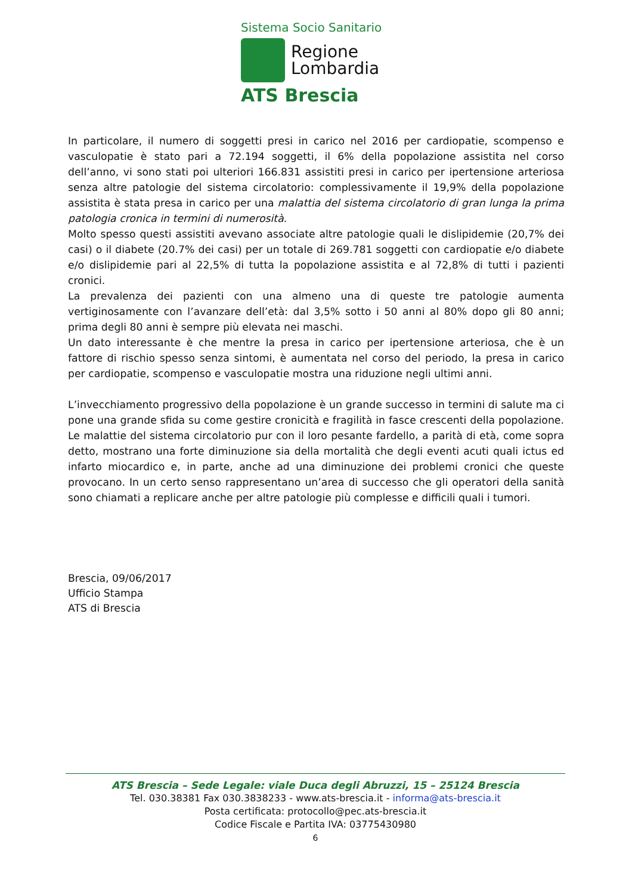Sistema Socio Sanitario
Regione
Lombardia
ATS Brescia
In particolare, il numero di soggetti presi in carico nel 2016 per cardiopatie, scompenso e vasculopatie è stato pari a 72.194 soggetti, il 6% della popolazione assistita nel corso dell’anno, vi sono stati poi ulteriori 166.831 assistiti presi in carico per ipertensione arteriosa senza altre patologie del sistema circolatorio: complessivamente il 19,9% della popolazione assistita è stata presa in carico per una malattia del sistema circolatorio di gran lunga la prima patologia cronica in termini di numerosità.
Molto spesso questi assistiti avevano associate altre patologie quali le dislipidemie (20,7% dei casi) o il diabete (20.7% dei casi) per un totale di 269.781 soggetti con cardiopatie e/o diabete e/o dislipidemie pari al 22,5% di tutta la popolazione assistita e al 72,8% di tutti i pazienti cronici.
La prevalenza dei pazienti con una almeno una di queste tre patologie aumenta vertiginosamente con l’avanzare dell’età: dal 3,5% sotto i 50 anni al 80% dopo gli 80 anni; prima degli 80 anni è sempre più elevata nei maschi.
Un dato interessante è che mentre la presa in carico per ipertensione arteriosa, che è un fattore di rischio spesso senza sintomi, è aumentata nel corso del periodo, la presa in carico per cardiopatie, scompenso e vasculopatie mostra una riduzione negli ultimi anni.
L’invecchiamento progressivo della popolazione è un grande successo in termini di salute ma ci pone una grande sfida su come gestire cronicità e fragilità in fasce crescenti della popolazione. Le malattie del sistema circolatorio pur con il loro pesante fardello, a parità di età, come sopra detto, mostrano una forte diminuzione sia della mortalità che degli eventi acuti quali ictus ed infarto miocardico e, in parte, anche ad una diminuzione dei problemi cronici che queste provocano. In un certo senso rappresentano un’area di successo che gli operatori della sanità sono chiamati a replicare anche per altre patologie più complesse e difficili quali i tumori.
Brescia, 09/06/2017
Ufficio Stampa
ATS di Brescia
ATS Brescia – Sede Legale: viale Duca degli Abruzzi, 15 – 25124 Brescia
Tel. 030.38381 Fax 030.3838233 - www.ats-brescia.it - informa@ats-brescia.it
Posta certificata: protocollo@pec.ats-brescia.it
Codice Fiscale e Partita IVA: 03775430980
6